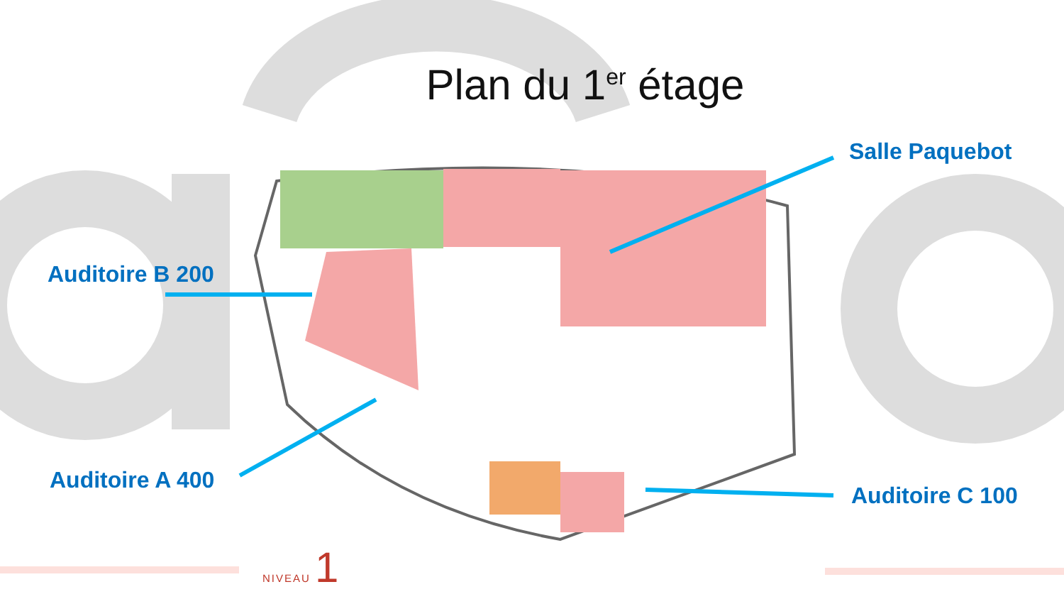Plan du 1<sup>er</sup> étage
Salle Paquebot
Auditoire B 200
Auditoire A 400
Auditoire C 100
NIVEAU 1